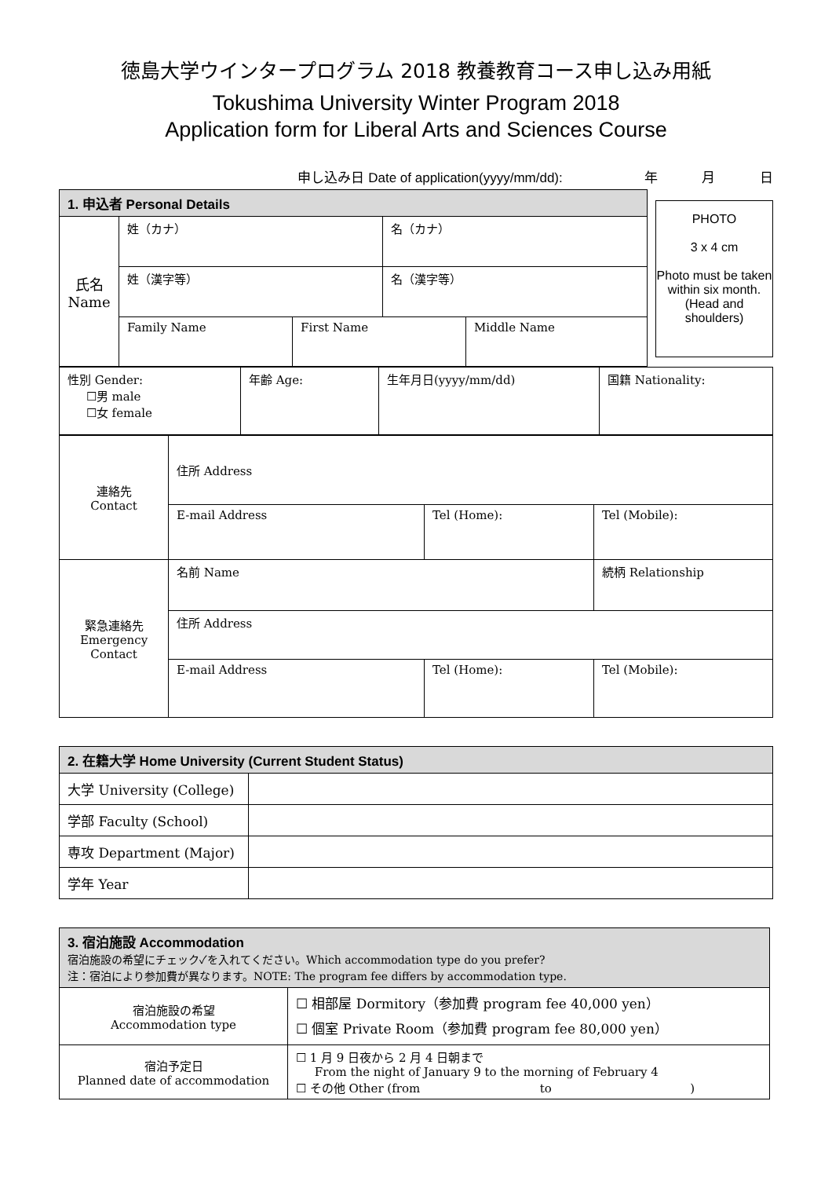徳島大学ウインタープログラム 2018 教養教育コース申し込み用紙
Tokushima University Winter Program 2018
Application form for Liberal Arts and Sciences Course
申し込み日 Date of application(yyyy/mm/dd): 年 月 日
| 1. 申込者 Personal Details | | |
| --- | --- | --- |
| 氏名 Name | 姓（カナ） | 名（カナ） |
| | 姓（漢字等） | 名（漢字等） |
| | / Family Name / First Name / Middle Name / | |
PHOTO
3 x 4 cm
Photo must be taken within six month. (Head and shoulders)
| 性別 Gender: ☐男 male ☐女 female | 年齢 Age: | 生年月日(yyyy/mm/dd) | 国籍 Nationality: |
| 連絡先 Contact | 住所 Address | | |
| | E-mail Address | Tel (Home): | Tel (Mobile): |
| 緊急連絡先 Emergency Contact | 名前 Name | | 続柄 Relationship |
| | 住所 Address | | |
| | E-mail Address | Tel (Home): | Tel (Mobile): |
| 2. 在籍大学 Home University (Current Student Status) | |
| --- | --- |
| 大学 University (College) | |
| 学部 Faculty (School) | |
| 専攻 Department (Major) | |
| 学年 Year | |
| 3. 宿泊施設 Accommodation 宿泊施設の希望にチェック✓を入れてください。Which accommodation type do you prefer? 注：宿泊により参加費が異なります。NOTE: The program fee differs by accommodation type. | |
| --- | --- |
| 宿泊施設の希望 Accommodation type | ☐ 相部屋 Dormitory（参加費 program fee 40,000 yen） ☐ 個室 Private Room（参加費 program fee 80,000 yen） |
| 宿泊予定日 Planned date of accommodation | ☐ 1 月 9 日夜から 2 月 4 日朝まで From the night of January 9 to the morning of February 4 ☐ その他 Other (from to ) |